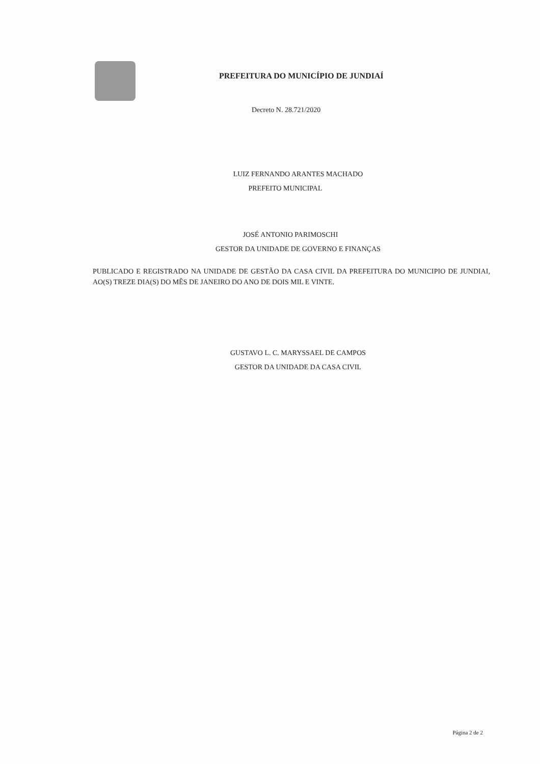PREFEITURA DO MUNICÍPIO DE JUNDIAÍ
Decreto N. 28.721/2020
LUIZ FERNANDO ARANTES MACHADO
PREFEITO MUNICIPAL
JOSÉ ANTONIO PARIMOSCHI
GESTOR DA UNIDADE DE GOVERNO E FINANÇAS
PUBLICADO E REGISTRADO NA UNIDADE DE GESTÃO DA CASA CIVIL DA PREFEITURA DO MUNICIPIO DE JUNDIAI, AO(S) TREZE DIA(S) DO MÊS DE JANEIRO DO ANO DE DOIS MIL E VINTE.
GUSTAVO L. C. MARYSSAEL DE CAMPOS
GESTOR DA UNIDADE DA CASA CIVIL
Página 2 de 2